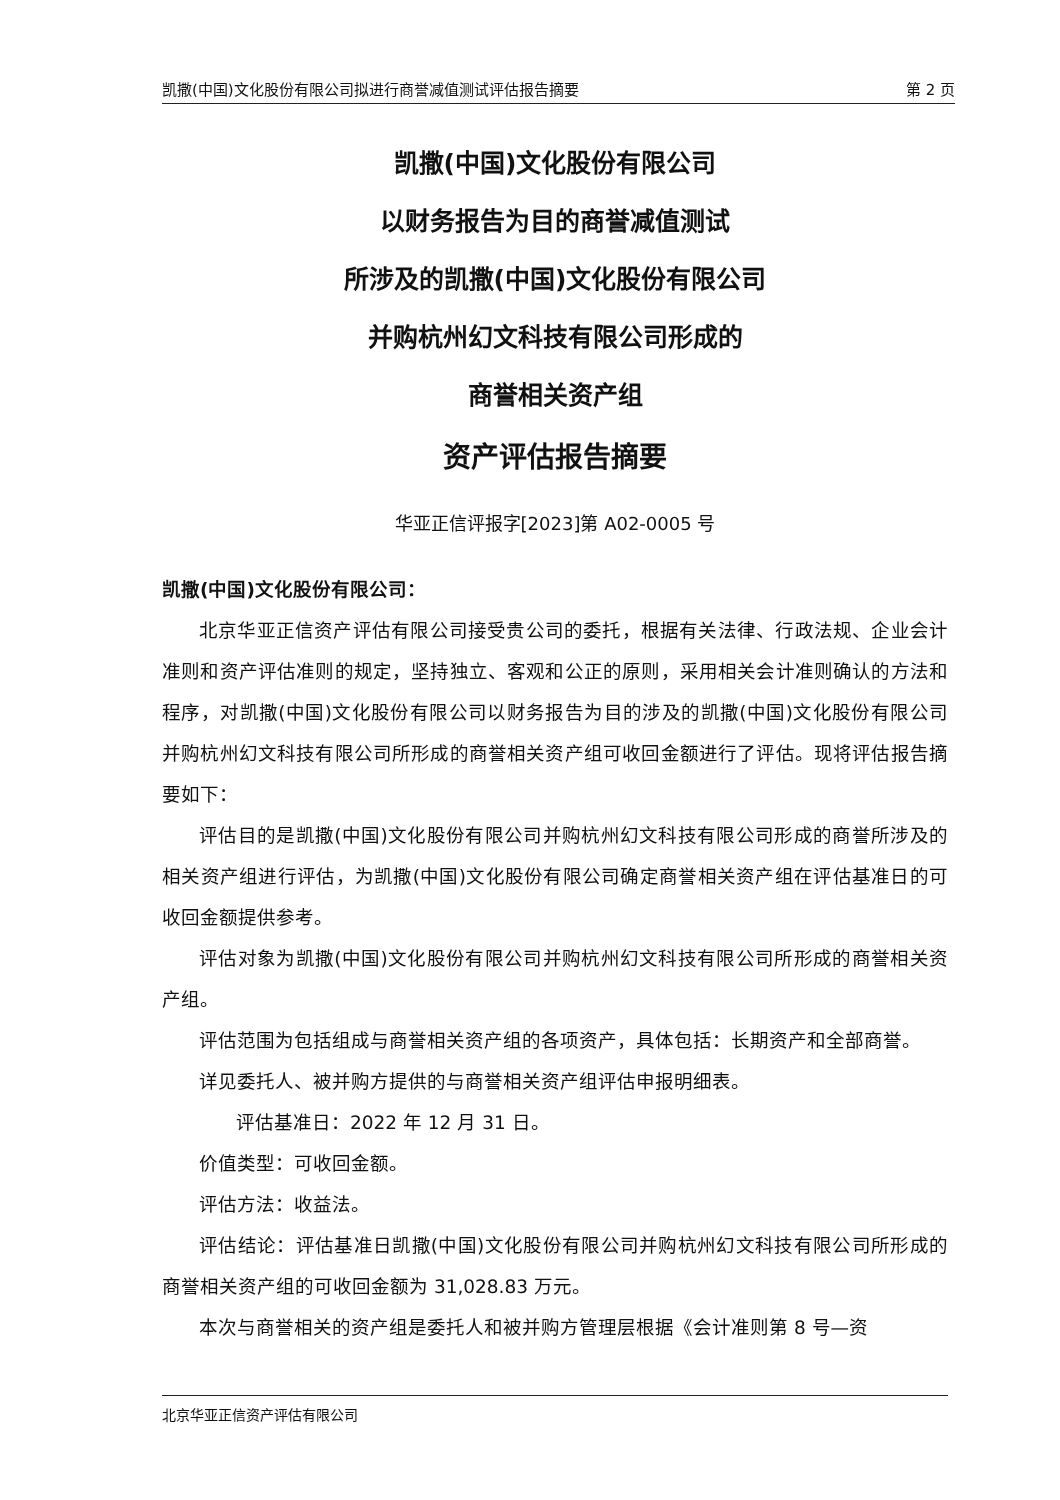凯撒(中国)文化股份有限公司拟进行商誉减值测试评估报告摘要 第 2 页
凯撒(中国)文化股份有限公司
以财务报告为目的商誉减值测试
所涉及的凯撒(中国)文化股份有限公司
并购杭州幻文科技有限公司形成的
商誉相关资产组
资产评估报告摘要
华亚正信评报字[2023]第 A02-0005 号
凯撒(中国)文化股份有限公司：
北京华亚正信资产评估有限公司接受贵公司的委托，根据有关法律、行政法规、企业会计准则和资产评估准则的规定，坚持独立、客观和公正的原则，采用相关会计准则确认的方法和程序，对凯撒(中国)文化股份有限公司以财务报告为目的涉及的凯撒(中国)文化股份有限公司并购杭州幻文科技有限公司所形成的商誉相关资产组可收回金额进行了评估。现将评估报告摘要如下：
评估目的是凯撒(中国)文化股份有限公司并购杭州幻文科技有限公司形成的商誉所涉及的相关资产组进行评估，为凯撒(中国)文化股份有限公司确定商誉相关资产组在评估基准日的可收回金额提供参考。
评估对象为凯撒(中国)文化股份有限公司并购杭州幻文科技有限公司所形成的商誉相关资产组。
评估范围为包括组成与商誉相关资产组的各项资产，具体包括：长期资产和全部商誉。
详见委托人、被并购方提供的与商誉相关资产组评估申报明细表。
评估基准日：2022 年 12 月 31 日。
价值类型：可收回金额。
评估方法：收益法。
评估结论：评估基准日凯撒(中国)文化股份有限公司并购杭州幻文科技有限公司所形成的商誉相关资产组的可收回金额为 31,028.83 万元。
本次与商誉相关的资产组是委托人和被并购方管理层根据《会计准则第 8 号—资
北京华亚正信资产评估有限公司